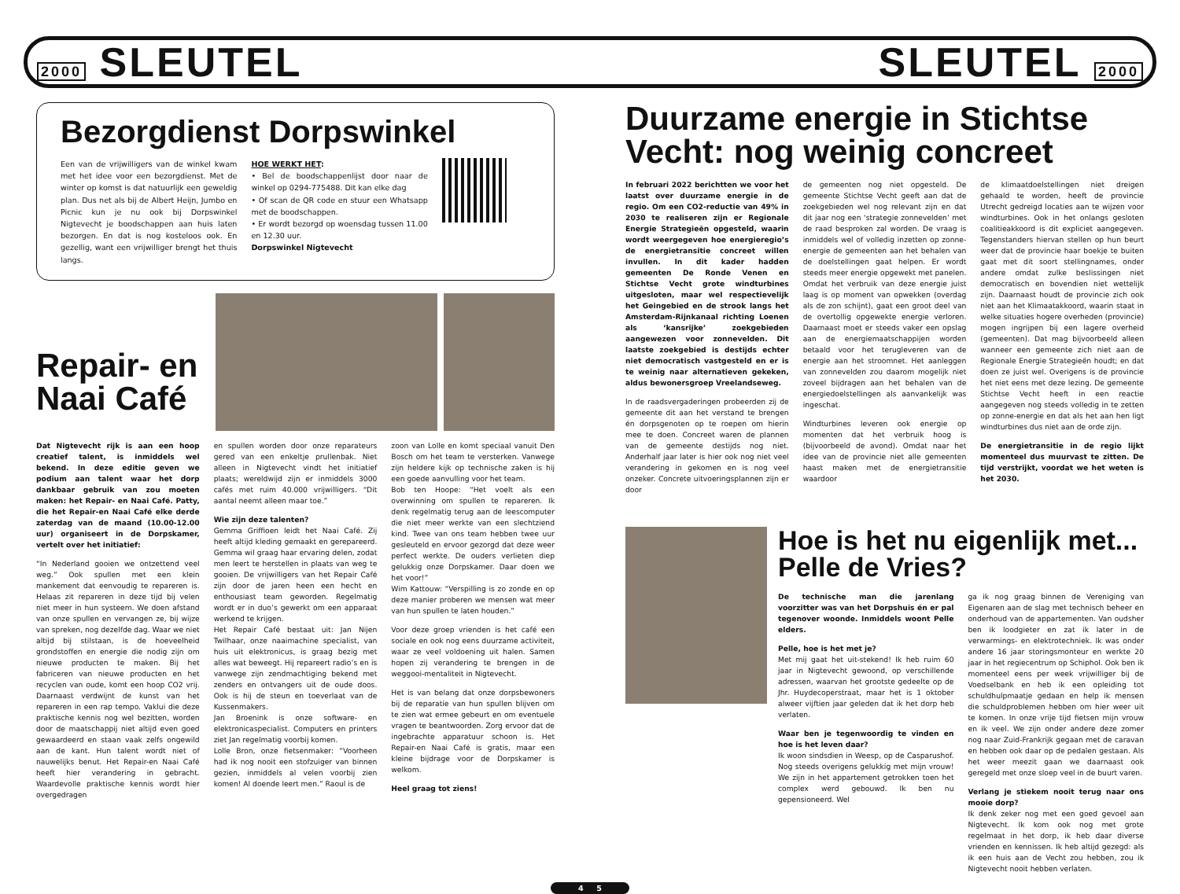2000 SLEUTEL SLEUTEL 2000
Bezorgdienst Dorpswinkel
Een van de vrijwilligers van de winkel kwam met het idee voor een bezorgdienst. Met de winter op komst is dat natuurlijk een geweldig plan. Dus net als bij de Albert Heijn, Jumbo en Picnic kun je nu ook bij Dorpswinkel Nigtevecht je boodschappen aan huis laten bezorgen. En dat is nog kosteloos ook. En gezellig, want een vrijwilliger brengt het thuis langs.
HOE WERKT HET:
• Bel de boodschappenlijst door naar de winkel op 0294-775488. Dit kan elke dag
• Of scan de QR code en stuur een Whatsapp met de boodschappen.
• Er wordt bezorgd op woensdag tussen 11.00 en 12.30 uur.
Dorpswinkel Nigtevecht
Repair- en Naai Café
Dat Nigtevecht rijk is aan een hoop creatief talent, is inmiddels wel bekend. In deze editie geven we podium aan talent waar het dorp dankbaar gebruik van zou moeten maken: het Repair- en Naai Café. Patty, die het Repair-en Naai Café elke derde zaterdag van de maand (10.00-12.00 uur) organiseert in de Dorpskamer, vertelt over het initiatief:
“In Nederland gooien we ontzettend veel weg.” Ook spullen met een klein mankement dat eenvoudig te repareren is. Helaas zit repareren in deze tijd bij velen niet meer in hun systeem. We doen afstand van onze spullen en vervangen ze, bij wijze van spreken, nog dezelfde dag. Waar we niet altijd bij stilstaan, is de hoeveelheid grondstoffen en energie die nodig zijn om nieuwe producten te maken. Bij het fabriceren van nieuwe producten en het recyclen van oude, komt een hoop CO2 vrij. Daarnaast verdwijnt de kunst van het repareren in een rap tempo. Vaklui die deze praktische kennis nog wel bezitten, worden door de maatschappij niet altijd even goed gewaardeerd en staan vaak zelfs ongewild aan de kant. Hun talent wordt niet of nauwelijks benut. Het Repair-en Naai Café heeft hier verandering in gebracht. Waardevolle praktische kennis wordt hier overgedragen
en spullen worden door onze reparateurs gered van een enkeltje prullenbak. Niet alleen in Nigtevecht vindt het initiatief plaats; wereldwijd zijn er inmiddels 3000 cafés met ruim 40.000 vrijwilligers. “Dit aantal neemt alleen maar toe.”
Wie zijn deze talenten?
Gemma Griffioen leidt het Naai Café. Zij heeft altijd kleding gemaakt en gerepareerd. Gemma wil graag haar ervaring delen, zodat men leert te herstellen in plaats van weg te gooien. De vrijwilligers van het Repair Café zijn door de jaren heen een hecht en enthousiast team geworden. Regelmatig wordt er in duo’s gewerkt om een apparaat werkend te krijgen.
Het Repair Café bestaat uit: Jan Nijen Twilhaar, onze naaimachine specialist, van huis uit elektronicus, is graag bezig met alles wat beweegt. Hij repareert radio’s en is vanwege zijn zendmachtiging bekend met zenders en ontvangers uit de oude doos. Ook is hij de steun en toeverlaat van de Kussenmakers.
Jan Broenink is onze software- en elektronicaspecialist. Computers en printers ziet Jan regelmatig voorbij komen.
Lolle Bron, onze fietsenmaker: “Voorheen had ik nog nooit een stofzuiger van binnen gezien, inmiddels al velen voorbij zien komen! Al doende leert men.” Raoul is de
zoon van Lolle en komt speciaal vanuit Den Bosch om het team te versterken. Vanwege zijn heldere kijk op technische zaken is hij een goede aanvulling voor het team.
Bob ten Hoope: “Het voelt als een overwinning om spullen te repareren. Ik denk regelmatig terug aan de leescomputer die niet meer werkte van een slechtziend kind. Twee van ons team hebben twee uur gesleuteld en ervoor gezorgd dat deze weer perfect werkte. De ouders verlieten diep gelukkig onze Dorpskamer. Daar doen we het voor!”
Wim Kattouw: “Verspilling is zo zonde en op deze manier proberen we mensen wat meer van hun spullen te laten houden.”
Voor deze groep vrienden is het café een sociale en ook nog eens duurzame activiteit, waar ze veel voldoening uit halen. Samen hopen zij verandering te brengen in de weggooi-mentaliteit in Nigtevecht.
Het is van belang dat onze dorpsbewoners bij de reparatie van hun spullen blijven om te zien wat ermee gebeurt en om eventuele vragen te beantwoorden. Zorg ervoor dat de ingebrachte apparatuur schoon is. Het Repair-en Naai Café is gratis, maar een kleine bijdrage voor de Dorpskamer is welkom.
Heel graag tot ziens!
Duurzame energie in Stichtse Vecht: nog weinig concreet
In februari 2022 berichtten we voor het laatst over duurzame energie in de regio. Om een CO2-reductie van 49% in 2030 te realiseren zijn er Regionale Energie Strategieën opgesteld, waarin wordt weergegeven hoe energieregio’s de energietransitie concreet willen invullen. In dit kader hadden gemeenten De Ronde Venen en Stichtse Vecht grote windturbines uitgesloten, maar wel respectievelijk het Geingebied en de strook langs het Amsterdam-Rijnkanaal richting Loenen als ‘kansrijke’ zoekgebieden aangewezen voor zonnevelden. Dit laatste zoekgebied is destijds echter niet democratisch vastgesteld en er is te weinig naar alternatieven gekeken, aldus bewonersgroep Vreelandseweg.
In de raadsvergaderingen probeerden zij de gemeente dit aan het verstand te brengen én dorpsgenoten op te roepen om hierin mee te doen. Concreet waren de plannen van de gemeente destijds nog niet. Anderhalf jaar later is hier ook nog niet veel verandering in gekomen en is nog veel onzeker. Concrete uitvoeringsplannen zijn er door
de gemeenten nog niet opgesteld. De gemeente Stichtse Vecht geeft aan dat de zoekgebieden wel nog relevant zijn en dat dit jaar nog een ‘strategie zonnevelden’ met de raad besproken zal worden. De vraag is inmiddels wel of volledig inzetten op zonne-energie de gemeenten aan het behalen van de doelstellingen gaat helpen. Er wordt steeds meer energie opgewekt met panelen. Omdat het verbruik van deze energie juist laag is op moment van opwekken (overdag als de zon schijnt), gaat een groot deel van de overtollig opgewekte energie verloren. Daarnaast moet er steeds vaker een opslag aan de energiemaatschappijen worden betaald voor het terugleveren van de energie aan het stroomnet. Het aanleggen van zonnevelden zou daarom mogelijk niet zoveel bijdragen aan het behalen van de energiedoelstellingen als aanvankelijk was ingeschat.
Windturbines leveren ook energie op momenten dat het verbruik hoog is (bijvoorbeeld de avond). Omdat naar het idee van de provincie niet alle gemeenten haast maken met de energietransitie waardoor
de klimaatdoelstellingen niet dreigen gehaald te worden, heeft de provincie Utrecht gedreigd locaties aan te wijzen voor windturbines. Ook in het onlangs gesloten coalitieakkoord is dit expliciet aangegeven. Tegenstanders hiervan stellen op hun beurt weer dat de provincie haar boekje te buiten gaat met dit soort stellingnames, onder andere omdat zulke beslissingen niet democratisch en bovendien niet wettelijk zijn. Daarnaast houdt de provincie zich ook niet aan het Klimaatakkoord, waarin staat in welke situaties hogere overheden (provincie) mogen ingrijpen bij een lagere overheid (gemeenten). Dat mag bijvoorbeeld alleen wanneer een gemeente zich niet aan de Regionale Energie Strategieën houdt; en dat doen ze juist wel. Overigens is de provincie het niet eens met deze lezing. De gemeente Stichtse Vecht heeft in een reactie aangegeven nog steeds volledig in te zetten op zonne-energie en dat als het aan hen ligt windturbines dus niet aan de orde zijn.
De energietransitie in de regio lijkt momenteel dus muurvast te zitten. De tijd verstrijkt, voordat we het weten is het 2030.
Hoe is het nu eigenlijk met... Pelle de Vries?
De technische man die jarenlang voorzitter was van het Dorpshuis én er pal tegenover woonde. Inmiddels woont Pelle elders.
Pelle, hoe is het met je?
Met mij gaat het uit-stekend! Ik heb ruim 60 jaar in Nigtevecht gewoond, op verschillende adressen, waarvan het grootste gedeelte op de Jhr. Huydecoperstraat, maar het is 1 oktober alweer vijftien jaar geleden dat ik het dorp heb verlaten.
Waar ben je tegenwoordig te vinden en hoe is het leven daar?
Ik woon sindsdien in Weesp, op de Casparushof. Nog steeds overigens gelukkig met mijn vrouw! We zijn in het appartement getrokken toen het complex werd gebouwd. Ik ben nu gepensioneerd. Wel
ga ik nog graag binnen de Vereniging van Eigenaren aan de slag met technisch beheer en onderhoud van de appartementen. Van oudsher ben ik loodgieter en zat ik later in de verwarmings- en elektrotechniek. Ik was onder andere 16 jaar storingsmonteur en werkte 20 jaar in het regiecentrum op Schiphol. Ook ben ik momenteel eens per week vrijwilliger bij de Voedselbank en heb ik een opleiding tot schuldhulpmaatje gedaan en help ik mensen die schuldproblemen hebben om hier weer uit te komen. In onze vrije tijd fietsen mijn vrouw en ik veel. We zijn onder andere deze zomer nog naar Zuid-Frankrijk gegaan met de caravan en hebben ook daar op de pedalen gestaan. Als het weer meezit gaan we daarnaast ook geregeld met onze sloep veel in de buurt varen.
Verlang je stiekem nooit terug naar ons mooie dorp?
Ik denk zeker nog met een goed gevoel aan Nigtevecht. Ik kom ook nog met grote regelmaat in het dorp, ik heb daar diverse vrienden en kennissen. Ik heb altijd gezegd: als ik een huis aan de Vecht zou hebben, zou ik Nigtevecht nooit hebben verlaten.
4 5